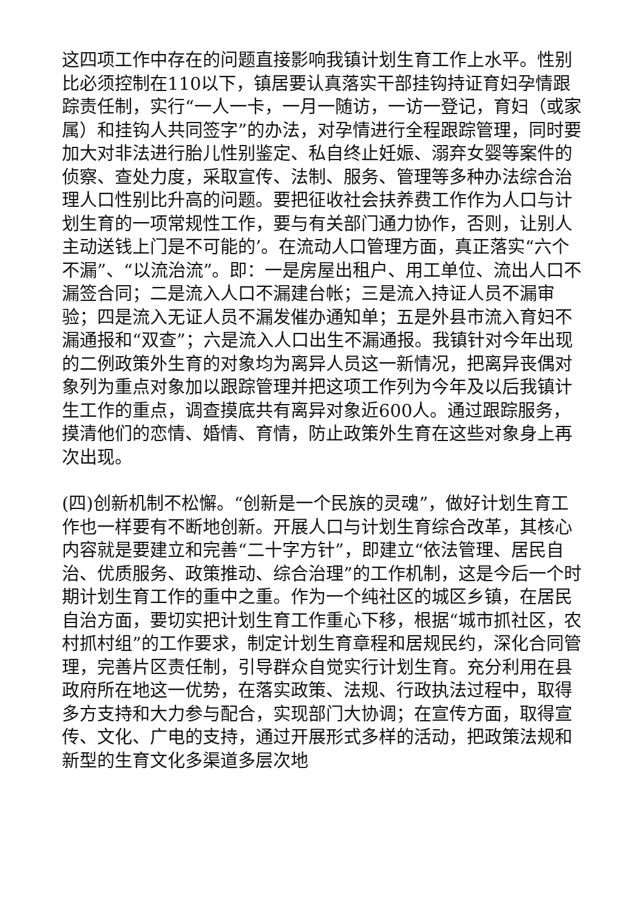这四项工作中存在的问题直接影响我镇计划生育工作上水平。性别比必须控制在110以下，镇居要认真落实干部挂钩持证育妇孕情跟踪责任制，实行“一人一卡，一月一随访，一访一登记，育妇（或家属）和挂钩人共同签字”的办法，对孕情进行全程跟踪管理，同时要加大对非法进行胎儿性别鉴定、私自终止妊娠、溺弃女婴等案件的侦察、查处力度，采取宣传、法制、服务、管理等多种办法综合治理人口性别比升高的问题。要把征收社会扶养费工作作为人口与计划生育的一项常规性工作，要与有关部门通力协作，否则，让别人主动送钱上门是不可能的’。在流动人口管理方面，真正落实“六个不漏”、“以流治流”。即：一是房屋出租户、用工单位、流出人口不漏签合同；二是流入人口不漏建台帐；三是流入持证人员不漏审验；四是流入无证人员不漏发催办通知单；五是外县市流入育妇不漏通报和“双查”；六是流入人口出生不漏通报。我镇针对今年出现的二例政策外生育的对象均为离异人员这一新情况，把离异丧偶对象列为重点对象加以跟踪管理并把这项工作列为今年及以后我镇计生工作的重点，调查摸底共有离异对象近600人。通过跟踪服务，摸清他们的恋情、婚情、育情，防止政策外生育在这些对象身上再次出现。
(四)创新机制不松懈。“创新是一个民族的灵魂”，做好计划生育工作也一样要有不断地创新。开展人口与计划生育综合改革，其核心内容就是要建立和完善“二十字方针”，即建立“依法管理、居民自治、优质服务、政策推动、综合治理”的工作机制，这是今后一个时期计划生育工作的重中之重。作为一个纯社区的城区乡镇，在居民自治方面，要切实把计划生育工作重心下移，根据“城市抓社区，农村抓村组”的工作要求，制定计划生育章程和居规民约，深化合同管理，完善片区责任制，引导群众自觉实行计划生育。充分利用在县政府所在地这一优势，在落实政策、法规、行政执法过程中，取得多方支持和大力参与配合，实现部门大协调；在宣传方面，取得宣传、文化、广电的支持，通过开展形式多样的活动，把政策法规和新型的生育文化多渠道多层次地